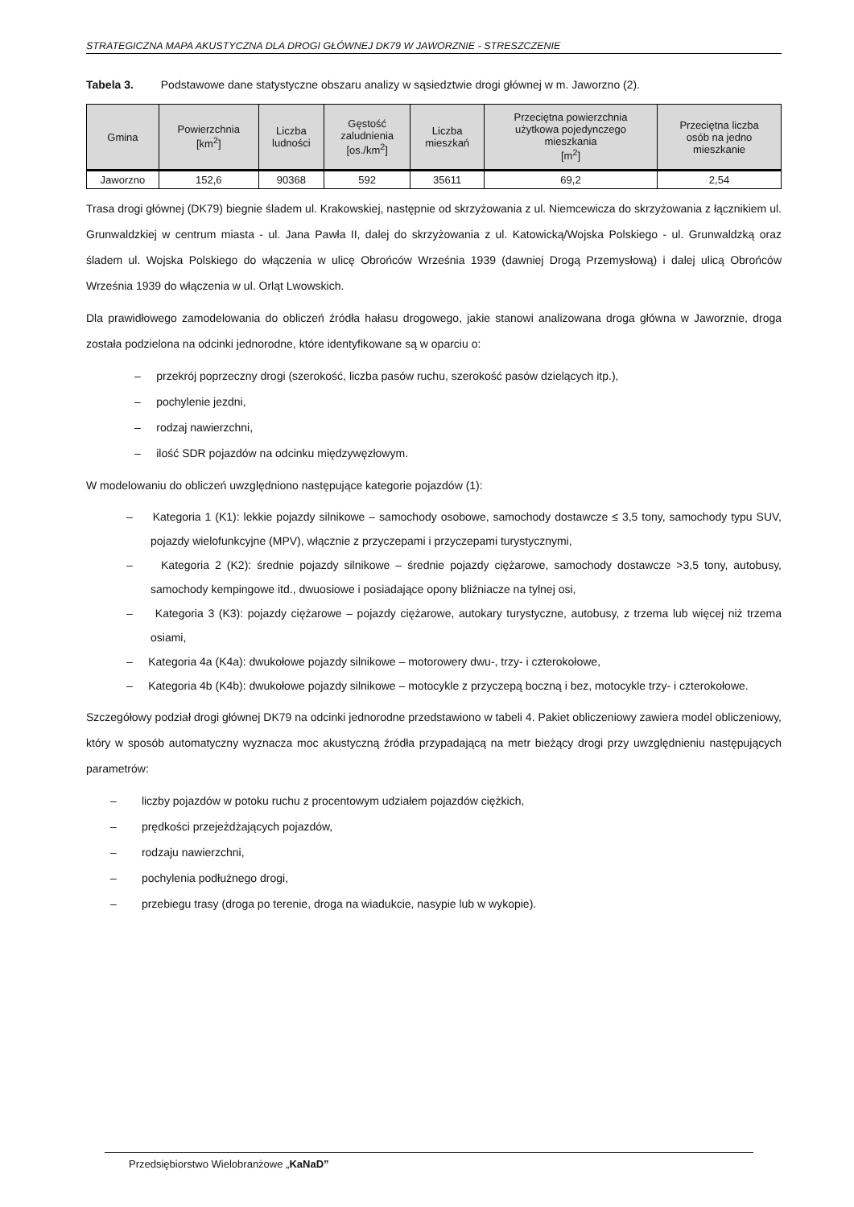STRATEGICZNA MAPA AKUSTYCZNA DLA DROGI GŁÓWNEJ DK79 W JAWORZNIE - STRESZCZENIE
Tabela 3. Podstawowe dane statystyczne obszaru analizy w sąsiedztwie drogi głównej w m. Jaworzno (2).
| Gmina | Powierzchnia [km<sup>2</sup>] | Liczba ludności | Gęstość zaludnienia [os./km<sup>2</sup>] | Liczba mieszkań | Przeciętna powierzchnia użytkowa pojedynczego mieszkania [m<sup>2</sup>] | Przeciętna liczba osób na jedno mieszkanie |
| --- | --- | --- | --- | --- | --- | --- |
| Jaworzno | 152,6 | 90368 | 592 | 35611 | 69,2 | 2,54 |
Trasa drogi głównej (DK79) biegnie śladem ul. Krakowskiej, następnie od skrzyżowania z ul. Niemcewicza do skrzyżowania z łącznikiem ul. Grunwaldzkiej w centrum miasta - ul. Jana Pawła II, dalej do skrzyżowania z ul. Katowicką/Wojska Polskiego - ul. Grunwaldzką oraz śladem ul. Wojska Polskiego do włączenia w ulicę Obrońców Września 1939 (dawniej Drogą Przemysłową) i dalej ulicą Obrońców Września 1939 do włączenia w ul. Orląt Lwowskich.
Dla prawidłowego zamodelowania do obliczeń źródła hałasu drogowego, jakie stanowi analizowana droga główna w Jaworznie, droga została podzielona na odcinki jednorodne, które identyfikowane są w oparciu o:
– przekrój poprzeczny drogi (szerokość, liczba pasów ruchu, szerokość pasów dzielących itp.),
– pochylenie jezdni,
– rodzaj nawierzchni,
– ilość SDR pojazdów na odcinku międzywęzłowym.
W modelowaniu do obliczeń uwzględniono następujące kategorie pojazdów (1):
– Kategoria 1 (K1): lekkie pojazdy silnikowe – samochody osobowe, samochody dostawcze ≤ 3,5 tony, samochody typu SUV, pojazdy wielofunkcyjne (MPV), włącznie z przyczepami i przyczepami turystycznymi,
– Kategoria 2 (K2): średnie pojazdy silnikowe – średnie pojazdy ciężarowe, samochody dostawcze >3,5 tony, autobusy, samochody kempingowe itd., dwuosiowe i posiadające opony bliźniacze na tylnej osi,
– Kategoria 3 (K3): pojazdy ciężarowe – pojazdy ciężarowe, autokary turystyczne, autobusy, z trzema lub więcej niż trzema osiami,
– Kategoria 4a (K4a): dwukołowe pojazdy silnikowe – motorowery dwu-, trzy- i czterokołowe,
– Kategoria 4b (K4b): dwukołowe pojazdy silnikowe – motocykle z przyczepą boczną i bez, motocykle trzy- i czterokołowe.
Szczegółowy podział drogi głównej DK79 na odcinki jednorodne przedstawiono w tabeli 4. Pakiet obliczeniowy zawiera model obliczeniowy, który w sposób automatyczny wyznacza moc akustyczną źródła przypadającą na metr bieżący drogi przy uwzględnieniu następujących parametrów:
– liczby pojazdów w potoku ruchu z procentowym udziałem pojazdów ciężkich,
– prędkości przejeżdżających pojazdów,
– rodzaju nawierzchni,
– pochylenia podłużnego drogi,
– przebiegu trasy (droga po terenie, droga na wiadukcie, nasypie lub w wykopie).
Przedsiębiorstwo Wielobranżowe „KaNaD”